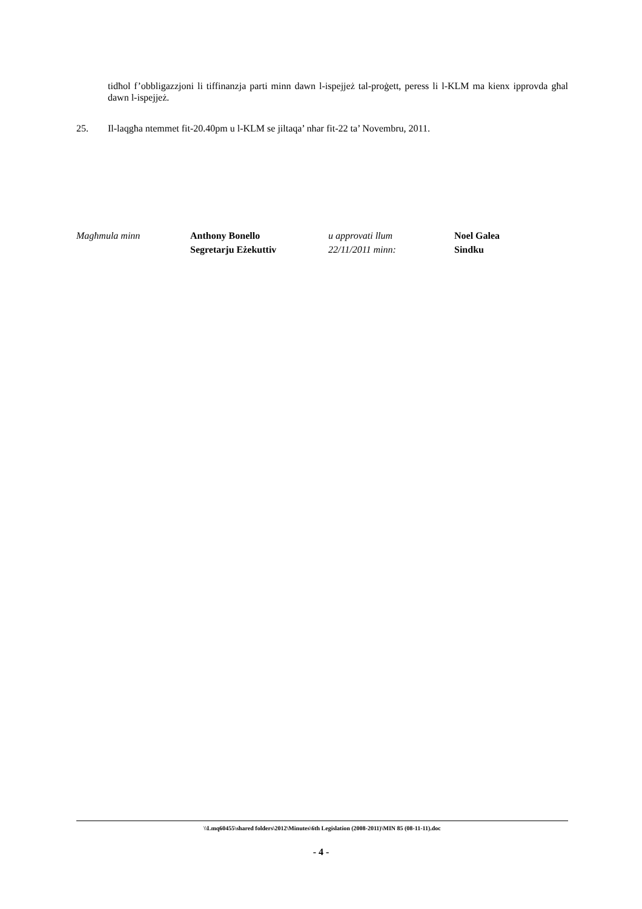tidħol f’obbligazzjoni li tiffinanzja parti minn dawn l-ispejjeż tal-proġett, peress li l-KLM ma kienx ipprovda għal dawn l-ispejjeż.
25. Il-laqgħa ntemmet fit-20.40pm u l-KLM se jiltaqa’ nhar fit-22 ta’ Novembru, 2011.
Magħmula minn Anthony Bonello
Segretarju Eżekuttiv
u approvati llum
22/11/2011 minn:
Noel Galea
Sindku
\\Lmq60455\shared folders\2012\Minutes\6th Legislation (2008-2011)\MIN 85 (08-11-11).doc
- 4 -